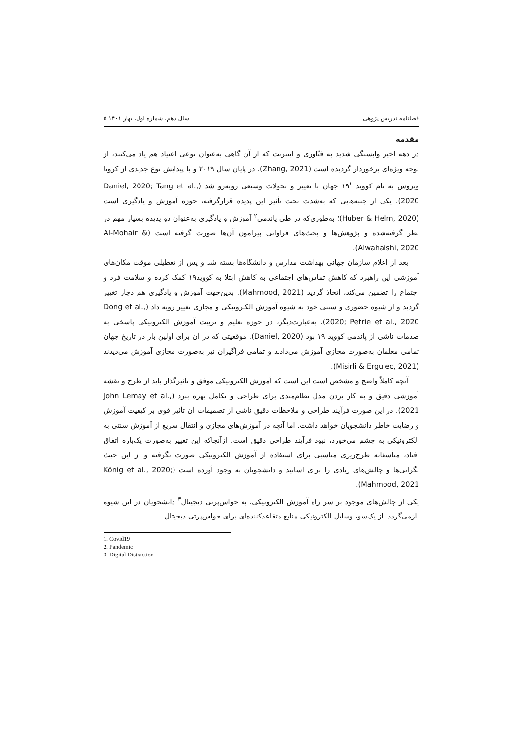فصلنامه تدریس پژوهی سال دهم، شماره اول، بهار ۱۴۰۱ ۵
مقدمه
در دهه اخیر وابستگی شدید به فنّاوری و اینترنت که از آن گاهی به‌عنوان نوعی اعتیاد هم یاد می‌کنند، از توجه ویژه‌ای برخوردار گردیده است (Zhang, 2021). در پایان سال ۲۰۱۹ و با پیدایش نوع جدیدی از کرونا ویروس به نام کووید ۱۹<sup>۱</sup> جهان با تغییر و تحولات وسیعی روبه‌رو شد (Daniel, 2020; Tang et al., 2020). یکی از جنبه‌هایی که به‌شدت تحت تأثیر این پدیده قرارگرفته، حوزه آموزش و یادگیری است (Huber & Helm, 2020)؛ به‌طوری‌که در طی پاندمی<sup>۲</sup> آموزش و یادگیری به‌عنوان دو پدیده بسیار مهم در نظر گرفته‌شده و پژوهش‌ها و بحث‌های فراوانی پیرامون آن‌ها صورت گرفته است (Al-Mohair & Alwahaishi, 2020).
بعد از اعلام سازمان جهانی بهداشت مدارس و دانشگاه‌ها بسته شد و پس از تعطیلی موقت مکان‌های آموزشی این راهبرد که کاهش تماس‌های اجتماعی به کاهش ابتلا به کووید۱۹ کمک کرده و سلامت فرد و اجتماع را تضمین می‌کند، اتخاذ گردید (Mahmood, 2021). بدین‌جهت آموزش و یادگیری هم دچار تغییر گردید و از شیوه حضوری و سنتی خود به شیوه آموزش الکترونیکی و مجازی تغییر رویه داد (Dong et al., 2020; Petrie et al., 2020). به‌عبارت‌دیگر، در حوزه تعلیم و تربیت آموزش الکترونیکی پاسخی به صدمات ناشی از پاندمی کووید ۱۹ بود (Daniel, 2020). موقعیتی که در آن برای اولین بار در تاریخ جهان تمامی معلمان به‌صورت مجازی آموزش می‌دادند و تمامی فراگیران نیز به‌صورت مجازی آموزش می‌دیدند (Misirli & Ergulec, 2021).
آنچه کاملاً واضح و مشخص است این است که آموزش الکترونیکی موفق و تأثیرگذار باید از طرح و نقشه آموزشی دقیق و به کار بردن مدل نظام‌مندی برای طراحی و تکامل بهره ببرد (John Lemay et al., 2021). در این صورت فرآیند طراحی و ملاحظات دقیق ناشی از تصمیمات آن تأثیر قوی بر کیفیت آموزش و رضایت خاطر دانشجویان خواهد داشت. اما آنچه در آموزش‌های مجازی و انتقال سریع از آموزش سنتی به الکترونیکی به چشم می‌خورد، نبود فرآیند طراحی دقیق است. ازآنجاکه این تغییر به‌صورت یک‌باره اتفاق افتاد، متأسفانه طرح‌ریزی مناسبی برای استفاده از آموزش الکترونیکی صورت نگرفته و از این حیث نگرانی‌ها و چالش‌های زیادی را برای اساتید و دانشجویان به وجود آورده است (König et al., 2020; Mahmood, 2021).
یکی از چالش‌های موجود بر سر راه آموزش الکترونیکی، به حواس‌پرتی دیجیتال<sup>۳</sup> دانشجویان در این شیوه بازمی‌گردد. از یک‌سو، وسایل الکترونیکی منابع متقاعدکننده‌ای برای حواس‌پرتی دیجیتال
1. Covid19
2. Pandemic
3. Digital Distraction